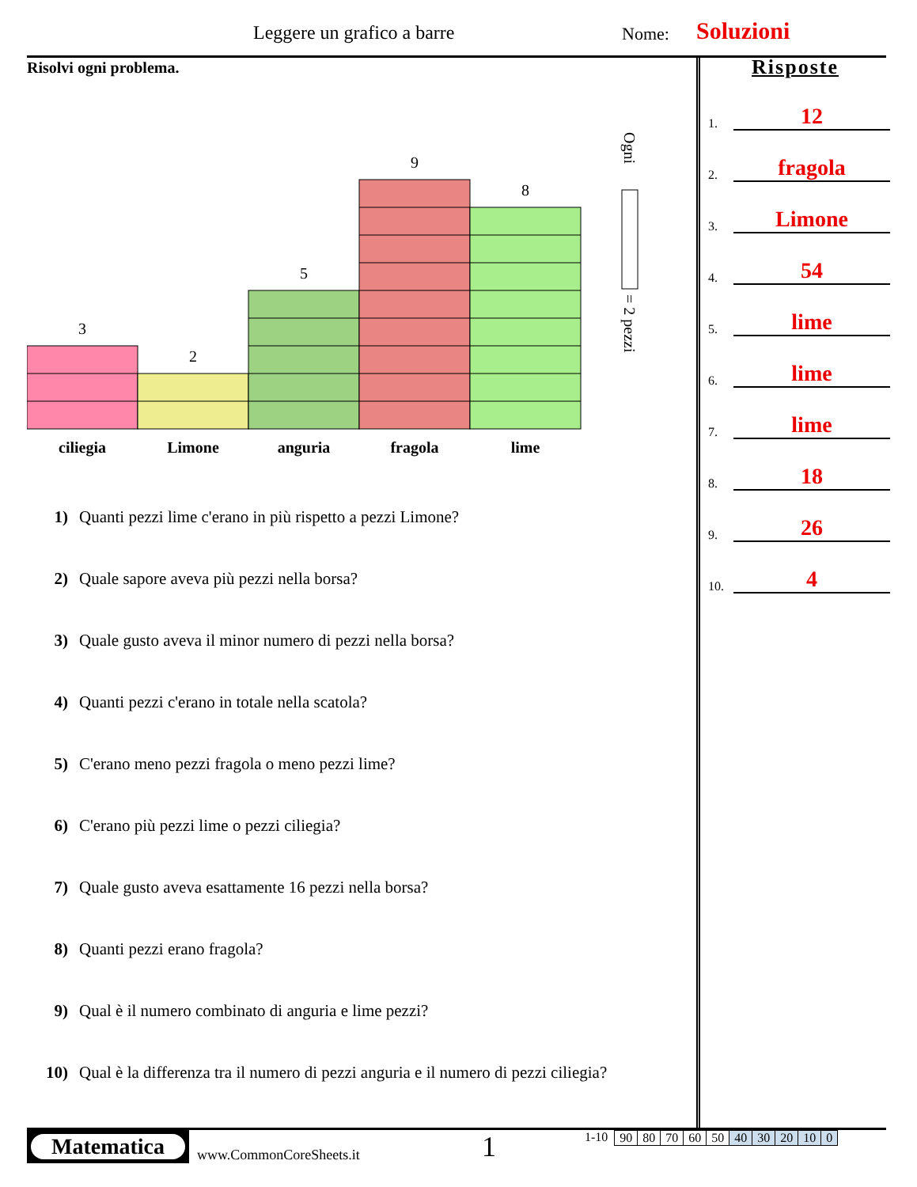Leggere un grafico a barre Nome: Soluzioni
Risolvi ogni problema.
3
2
5
9
8
ciliegia
Limone
anguria
fragola
lime
Ogni
= 2 pezzi
1) Quanti pezzi lime c'erano in più rispetto a pezzi Limone?
2) Quale sapore aveva più pezzi nella borsa?
3) Quale gusto aveva il minor numero di pezzi nella borsa?
4) Quanti pezzi c'erano in totale nella scatola?
5) C'erano meno pezzi fragola o meno pezzi lime?
6) C'erano più pezzi lime o pezzi ciliegia?
7) Quale gusto aveva esattamente 16 pezzi nella borsa?
8) Quanti pezzi erano fragola?
9) Qual è il numero combinato di anguria e lime pezzi?
10) Qual è la differenza tra il numero di pezzi anguria e il numero di pezzi ciliegia?
Risposte
1.
12
2.
fragola
3.
Limone
4.
54
5.
lime
6.
lime
7.
lime
8.
18
9.
26
10.
4
Matematica
www.CommonCoreSheets.it
1
1-10
| 90 | 80 | 70 | 60 | 50 | 40 | 30 | 20 | 10 | 0 |